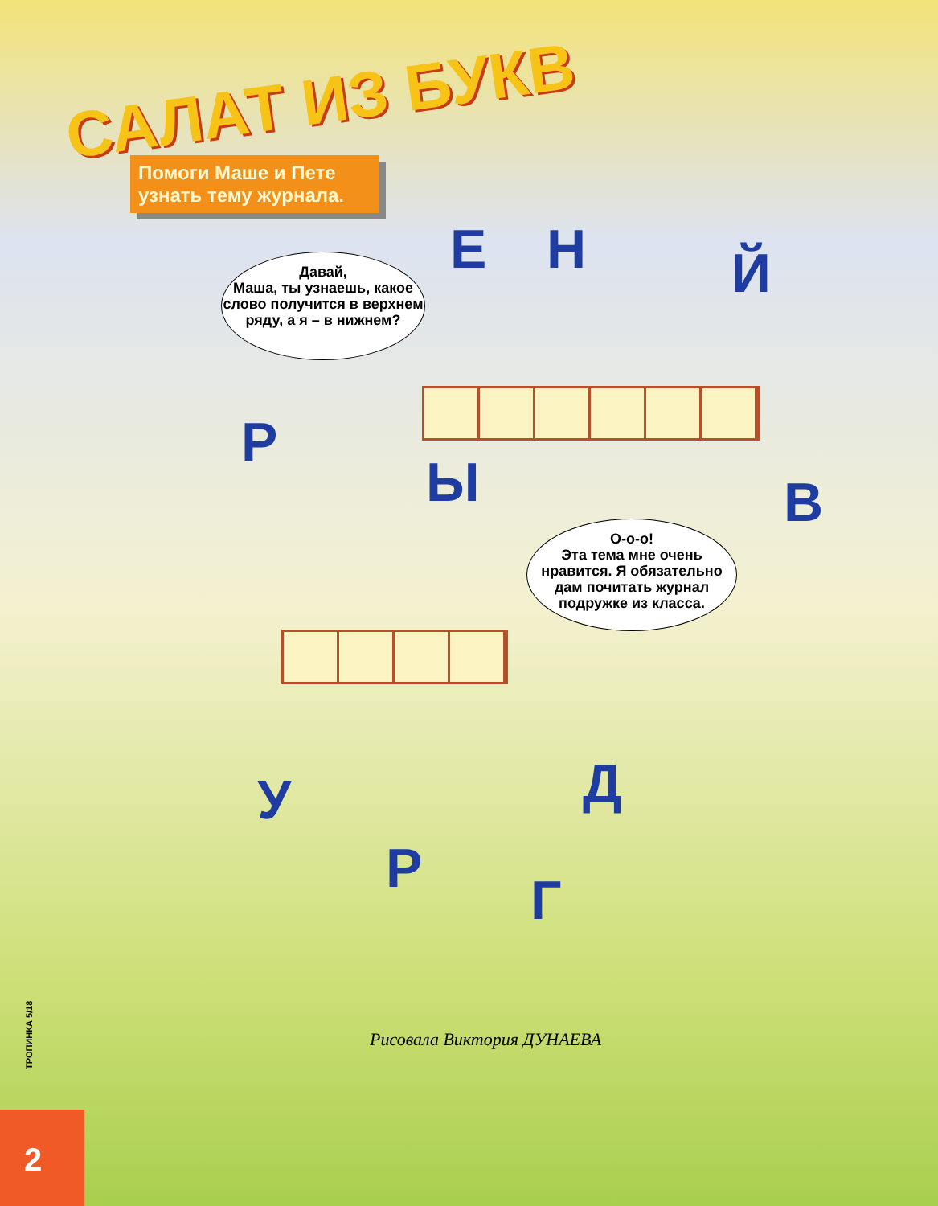САЛАТ ИЗ БУКВ
Помоги Маше и Пете узнать тему журнала.
Давай,
Маша, ты узнаешь, какое слово получится в верхнем ряду, а я – в нижнем?
Е Н Й
Р
Ы В
О-о-о!
Эта тема мне очень нравится. Я обязательно дам почитать журнал подружке из класса.
У Д
Р Г
Рисовала Виктория ДУНАЕВА
ТРОПИНКА 5/18
2